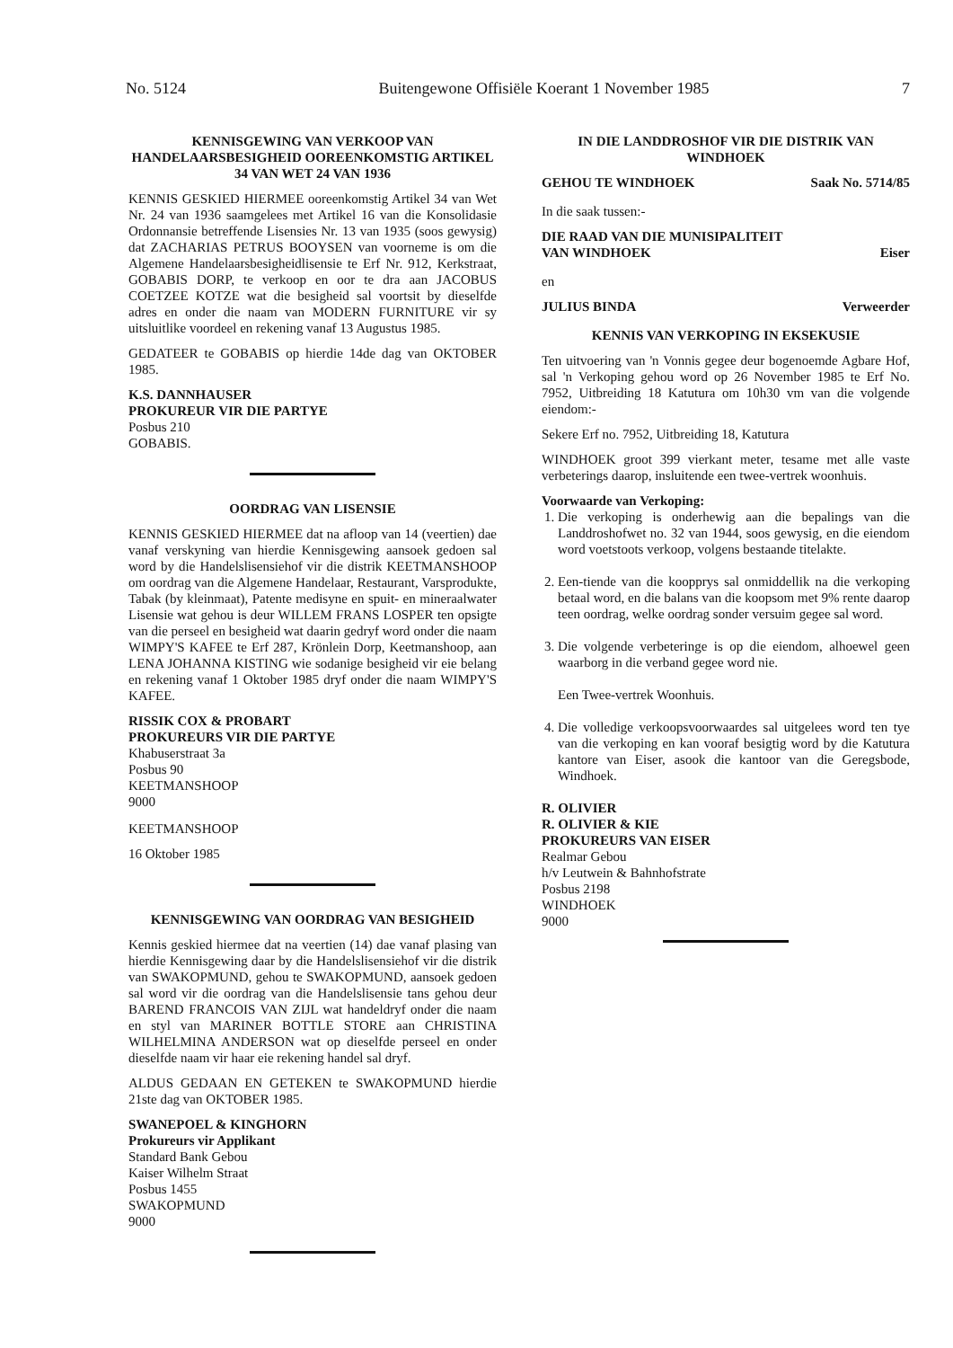No. 5124 Buitengewone Offisiële Koerant 1 November 1985 7
KENNISGEWING VAN VERKOOP VAN HANDELAARSBESIGHEID OOREENKOMSTIG ARTIKEL 34 VAN WET 24 VAN 1936
KENNIS GESKIED HIERMEE ooreenkomstig Artikel 34 van Wet Nr. 24 van 1936 saamgelees met Artikel 16 van die Konsolidasie Ordonnansie betreffende Lisensies Nr. 13 van 1935 (soos gewysig) dat ZACHARIAS PETRUS BOOYSEN van voorneme is om die Algemene Handelaarsbesigheidlisensie te Erf Nr. 912, Kerkstraat, GOBABIS DORP, te verkoop en oor te dra aan JACOBUS COETZEE KOTZE wat die besigheid sal voortsit by dieselfde adres en onder die naam van MODERN FURNITURE vir sy uitsluitlike voordeel en rekening vanaf 13 Augustus 1985.
GEDATEER te GOBABIS op hierdie 14de dag van OKTOBER 1985.
K.S. DANNHAUSER
PROKUREUR VIR DIE PARTYE
Posbus 210
GOBABIS.
OORDRAG VAN LISENSIE
KENNIS GESKIED HIERMEE dat na afloop van 14 (veertien) dae vanaf verskyning van hierdie Kennisgewing aansoek gedoen sal word by die Handelslisensiehof vir die distrik KEETMANSHOOP om oordrag van die Algemene Handelaar, Restaurant, Varsprodukte, Tabak (by kleinmaat), Patente medisyne en spuit- en mineraalwater Lisensie wat gehou is deur WILLEM FRANS LOSPER ten opsigte van die perseel en besigheid wat daarin gedryf word onder die naam WIMPY'S KAFEE te Erf 287, Krönlein Dorp, Keetmanshoop, aan LENA JOHANNA KISTING wie sodanige besigheid vir eie belang en rekening vanaf 1 Oktober 1985 dryf onder die naam WIMPY'S KAFEE.
RISSIK COX & PROBART
PROKUREURS VIR DIE PARTYE
Khabuserstraat 3a
Posbus 90
KEETMANSHOOP
9000
KEETMANSHOOP
16 Oktober 1985
KENNISGEWING VAN OORDRAG VAN BESIGHEID
Kennis geskied hiermee dat na veertien (14) dae vanaf plasing van hierdie Kennisgewing daar by die Handelslisensiehof vir die distrik van SWAKOPMUND, gehou te SWAKOPMUND, aansoek gedoen sal word vir die oordrag van die Handelslisensie tans gehou deur BAREND FRANCOIS VAN ZIJL wat handeldryf onder die naam en styl van MARINER BOTTLE STORE aan CHRISTINA WILHELMINA ANDERSON wat op dieselfde perseel en onder dieselfde naam vir haar eie rekening handel sal dryf.
ALDUS GEDAAN EN GETEKEN te SWAKOPMUND hierdie 21ste dag van OKTOBER 1985.
SWANEPOEL & KINGHORN
Prokureurs vir Applikant
Standard Bank Gebou
Kaiser Wilhelm Straat
Posbus 1455
SWAKOPMUND
9000
IN DIE LANDDROSHOF VIR DIE DISTRIK VAN WINDHOEK
GEHOU TE WINDHOEK Saak No. 5714/85
In die saak tussen:-
DIE RAAD VAN DIE MUNISIPALITEIT
VAN WINDHOEK Eiser
en
JULIUS BINDA Verweerder
KENNIS VAN VERKOPING IN EKSEKUSIE
Ten uitvoering van 'n Vonnis gegee deur bogenoemde Agbare Hof, sal 'n Verkoping gehou word op 26 November 1985 te Erf No. 7952, Uitbreiding 18 Katutura om 10h30 vm van die volgende eiendom:-
Sekere Erf no. 7952, Uitbreiding 18, Katutura
WINDHOEK groot 399 vierkant meter, tesame met alle vaste verbeterings daarop, insluitende een twee-vertrek woonhuis.
Voorwaarde van Verkoping:
1. Die verkoping is onderhewig aan die bepalings van die Landdroshofwet no. 32 van 1944, soos gewysig, en die eiendom word voetstoots verkoop, volgens bestaande titelakte.
2. Een-tiende van die koopprys sal onmiddellik na die verkoping betaal word, en die balans van die koopsom met 9% rente daarop teen oordrag, welke oordrag sonder versuim gegee sal word.
3. Die volgende verbeteringe is op die eiendom, alhoewel geen waarborg in die verband gegee word nie.
Een Twee-vertrek Woonhuis.
4. Die volledige verkoopsvoorwaardes sal uitgelees word ten tye van die verkoping en kan vooraf besigtig word by die Katutura kantore van Eiser, asook die kantoor van die Geregsbode, Windhoek.
R. OLIVIER
R. OLIVIER & KIE
PROKUREURS VAN EISER
Realmar Gebou
h/v Leutwein & Bahnhofstrate
Posbus 2198
WINDHOEK
9000